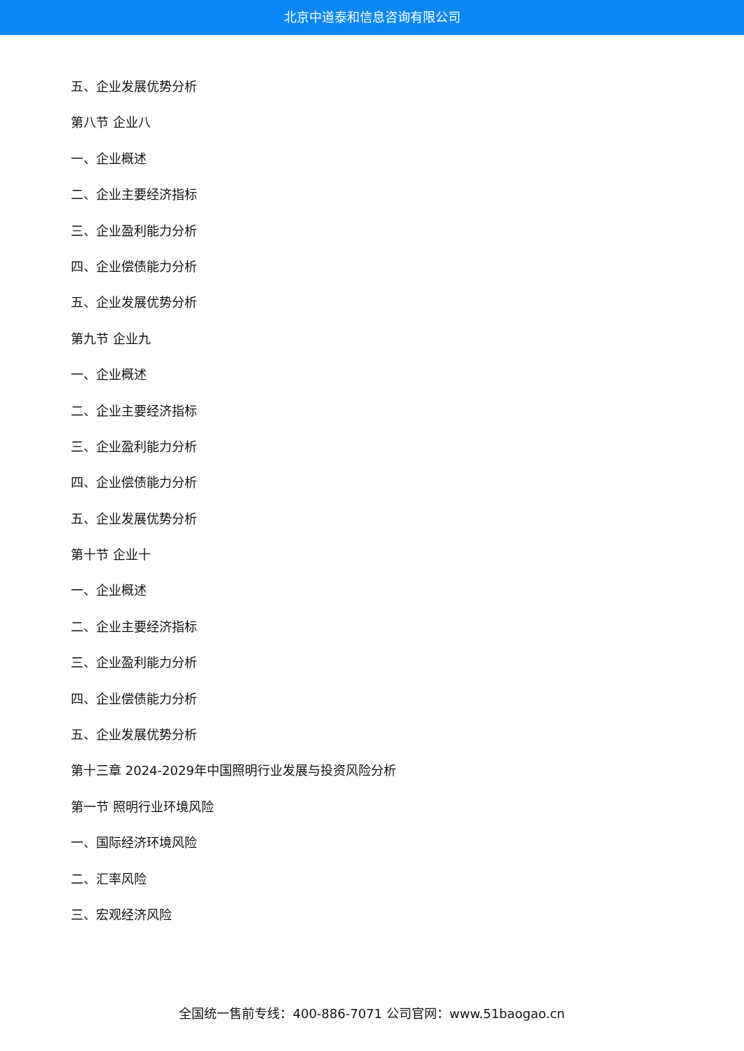北京中道泰和信息咨询有限公司
五、企业发展优势分析
第八节 企业八
一、企业概述
二、企业主要经济指标
三、企业盈利能力分析
四、企业偿债能力分析
五、企业发展优势分析
第九节 企业九
一、企业概述
二、企业主要经济指标
三、企业盈利能力分析
四、企业偿债能力分析
五、企业发展优势分析
第十节 企业十
一、企业概述
二、企业主要经济指标
三、企业盈利能力分析
四、企业偿债能力分析
五、企业发展优势分析
第十三章 2024-2029年中国照明行业发展与投资风险分析
第一节 照明行业环境风险
一、国际经济环境风险
二、汇率风险
三、宏观经济风险
全国统一售前专线：400-886-7071 公司官网：www.51baogao.cn